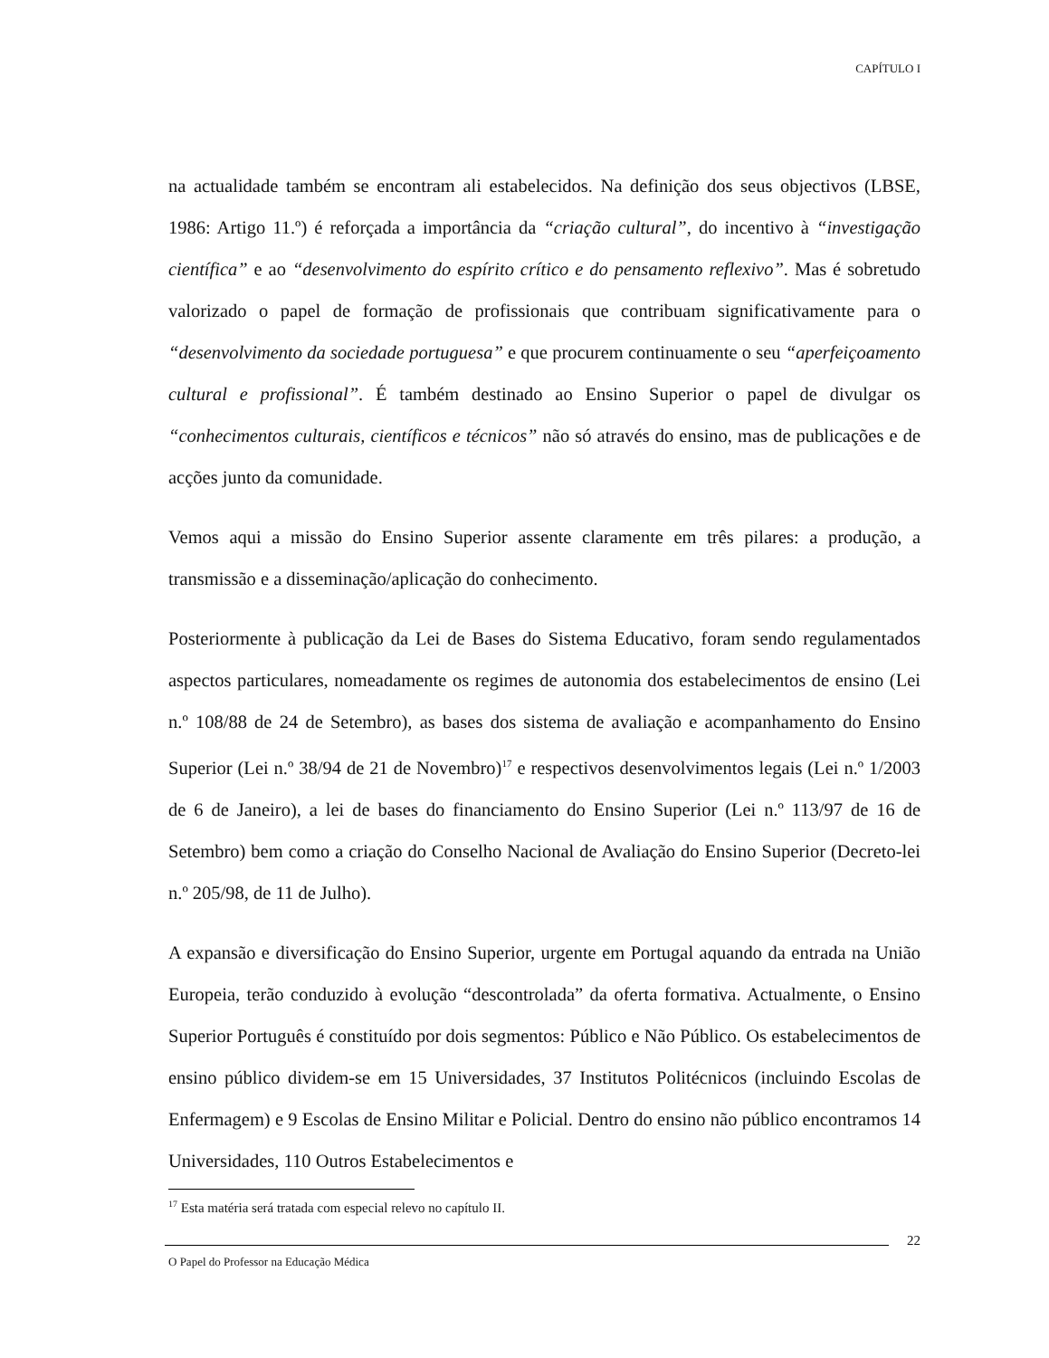CAPÍTULO I
na actualidade também se encontram ali estabelecidos. Na definição dos seus objectivos (LBSE, 1986: Artigo 11.º) é reforçada a importância da “criação cultural”, do incentivo à “investigação científica” e ao “desenvolvimento do espírito crítico e do pensamento reflexivo”. Mas é sobretudo valorizado o papel de formação de profissionais que contribuam significativamente para o “desenvolvimento da sociedade portuguesa” e que procurem continuamente o seu “aperfeiçoamento cultural e profissional”. É também destinado ao Ensino Superior o papel de divulgar os “conhecimentos culturais, científicos e técnicos” não só através do ensino, mas de publicações e de acções junto da comunidade.
Vemos aqui a missão do Ensino Superior assente claramente em três pilares: a produção, a transmissão e a disseminação/aplicação do conhecimento.
Posteriormente à publicação da Lei de Bases do Sistema Educativo, foram sendo regulamentados aspectos particulares, nomeadamente os regimes de autonomia dos estabelecimentos de ensino (Lei n.º 108/88 de 24 de Setembro), as bases dos sistema de avaliação e acompanhamento do Ensino Superior (Lei n.º 38/94 de 21 de Novembro)<sup>17</sup> e respectivos desenvolvimentos legais (Lei n.º 1/2003 de 6 de Janeiro), a lei de bases do financiamento do Ensino Superior (Lei n.º 113/97 de 16 de Setembro) bem como a criação do Conselho Nacional de Avaliação do Ensino Superior (Decreto-lei n.º 205/98, de 11 de Julho).
A expansão e diversificação do Ensino Superior, urgente em Portugal aquando da entrada na União Europeia, terão conduzido à evolução “descontrolada” da oferta formativa. Actualmente, o Ensino Superior Português é constituído por dois segmentos: Público e Não Público. Os estabelecimentos de ensino público dividem-se em 15 Universidades, 37 Institutos Politécnicos (incluindo Escolas de Enfermagem) e 9 Escolas de Ensino Militar e Policial. Dentro do ensino não público encontramos 14 Universidades, 110 Outros Estabelecimentos e
<sup>17</sup> Esta matéria será tratada com especial relevo no capítulo II.
22
O Papel do Professor na Educação Médica